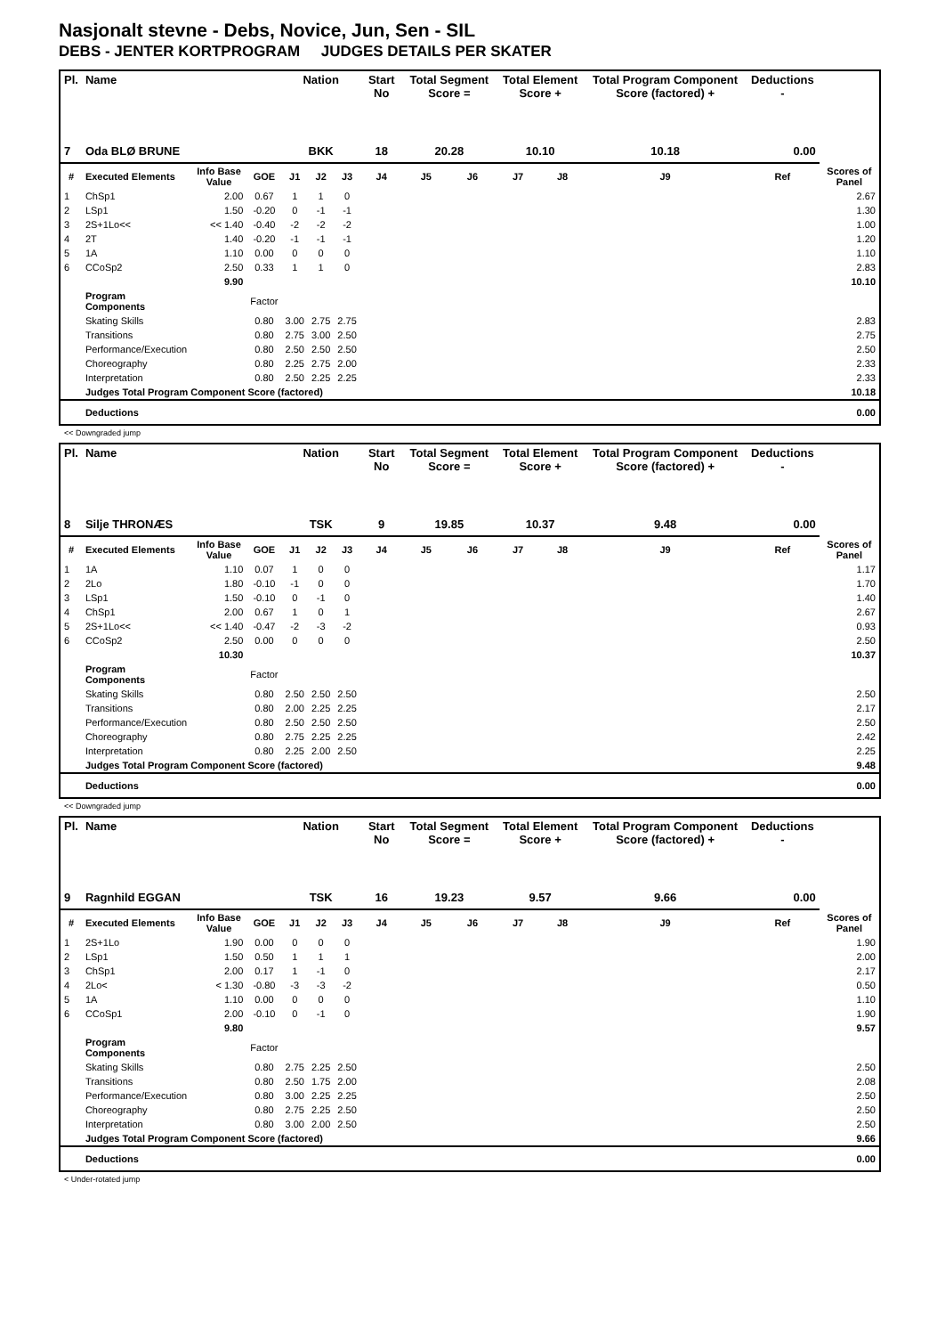Nasjonalt stevne - Debs, Novice, Jun, Sen - SIL
DEBS - JENTER KORTPROGRAM JUDGES DETAILS PER SKATER
| Pl. | Name | | | Nation | | | Start No | Total Segment Score = | | Total Element Score + | | Total Program Component Score (factored) + | | Deductions - | |
| --- | --- | --- | --- | --- | --- | --- | --- | --- | --- | --- | --- | --- | --- | --- | --- |
| 7 | Oda BLØ BRUNE | | | BKK | | | 18 | 20.28 | | 10.10 | | 10.18 | | 0.00 | |
| # | Executed Elements | Info Base Value | GOE | J1 | J2 | J3 | J4 | J5 | J6 | J7 | J8 | J9 | Ref | | Scores of Panel |
| 1 | ChSp1 | 2.00 | 0.67 | 1 | 1 | 0 | | | | | | | | | 2.67 |
| 2 | LSp1 | 1.50 | -0.20 | 0 | -1 | -1 | | | | | | | | | 1.30 |
| 3 | 2S+1Lo<< | << 1.40 | -0.40 | -2 | -2 | -2 | | | | | | | | | 1.00 |
| 4 | 2T | 1.40 | -0.20 | -1 | -1 | -1 | | | | | | | | | 1.20 |
| 5 | 1A | 1.10 | 0.00 | 0 | 0 | 0 | | | | | | | | | 1.10 |
| 6 | CCoSp2 | 2.50 | 0.33 | 1 | 1 | 0 | | | | | | | | | 2.83 |
| | | 9.90 | | | | | | | | | | | | | 10.10 |
| | Program Components | | Factor | | | | | | | | | | | | |
| | Skating Skills | | 0.80 | 3.00 | 2.75 | 2.75 | | | | | | | | | 2.83 |
| | Transitions | | 0.80 | 2.75 | 3.00 | 2.50 | | | | | | | | | 2.75 |
| | Performance/Execution | | 0.80 | 2.50 | 2.50 | 2.50 | | | | | | | | | 2.50 |
| | Choreography | | 0.80 | 2.25 | 2.75 | 2.00 | | | | | | | | | 2.33 |
| | Interpretation | | 0.80 | 2.50 | 2.25 | 2.25 | | | | | | | | | 2.33 |
| | Judges Total Program Component Score (factored) | | | | | | | | | | | | | | 10.18 |
| | Deductions | | | | | | | | | | | | | | 0.00 |
<< Downgraded jump
| Pl. | Name | | | Nation | | | Start No | Total Segment Score = | | Total Element Score + | | Total Program Component Score (factored) + | | Deductions - | |
| --- | --- | --- | --- | --- | --- | --- | --- | --- | --- | --- | --- | --- | --- | --- | --- |
| 8 | Silje THRONÆS | | | TSK | | | 9 | 19.85 | | 10.37 | | 9.48 | | 0.00 | |
| # | Executed Elements | Info Base Value | GOE | J1 | J2 | J3 | J4 | J5 | J6 | J7 | J8 | J9 | Ref | | Scores of Panel |
| 1 | 1A | 1.10 | 0.07 | 1 | 0 | 0 | | | | | | | | | 1.17 |
| 2 | 2Lo | 1.80 | -0.10 | -1 | 0 | 0 | | | | | | | | | 1.70 |
| 3 | LSp1 | 1.50 | -0.10 | 0 | -1 | 0 | | | | | | | | | 1.40 |
| 4 | ChSp1 | 2.00 | 0.67 | 1 | 0 | 1 | | | | | | | | | 2.67 |
| 5 | 2S+1Lo<< | << 1.40 | -0.47 | -2 | -3 | -2 | | | | | | | | | 0.93 |
| 6 | CCoSp2 | 2.50 | 0.00 | 0 | 0 | 0 | | | | | | | | | 2.50 |
| | | 10.30 | | | | | | | | | | | | | 10.37 |
| | Program Components | | Factor | | | | | | | | | | | | |
| | Skating Skills | | 0.80 | 2.50 | 2.50 | 2.50 | | | | | | | | | 2.50 |
| | Transitions | | 0.80 | 2.00 | 2.25 | 2.25 | | | | | | | | | 2.17 |
| | Performance/Execution | | 0.80 | 2.50 | 2.50 | 2.50 | | | | | | | | | 2.50 |
| | Choreography | | 0.80 | 2.75 | 2.25 | 2.25 | | | | | | | | | 2.42 |
| | Interpretation | | 0.80 | 2.25 | 2.00 | 2.50 | | | | | | | | | 2.25 |
| | Judges Total Program Component Score (factored) | | | | | | | | | | | | | | 9.48 |
| | Deductions | | | | | | | | | | | | | | 0.00 |
<< Downgraded jump
| Pl. | Name | | | Nation | | | Start No | Total Segment Score = | | Total Element Score + | | Total Program Component Score (factored) + | | Deductions - | |
| --- | --- | --- | --- | --- | --- | --- | --- | --- | --- | --- | --- | --- | --- | --- | --- |
| 9 | Ragnhild EGGAN | | | TSK | | | 16 | 19.23 | | 9.57 | | 9.66 | | 0.00 | |
| # | Executed Elements | Info Base Value | GOE | J1 | J2 | J3 | J4 | J5 | J6 | J7 | J8 | J9 | Ref | | Scores of Panel |
| 1 | 2S+1Lo | 1.90 | 0.00 | 0 | 0 | 0 | | | | | | | | | 1.90 |
| 2 | LSp1 | 1.50 | 0.50 | 1 | 1 | 1 | | | | | | | | | 2.00 |
| 3 | ChSp1 | 2.00 | 0.17 | 1 | -1 | 0 | | | | | | | | | 2.17 |
| 4 | 2Lo< | < 1.30 | -0.80 | -3 | -3 | -2 | | | | | | | | | 0.50 |
| 5 | 1A | 1.10 | 0.00 | 0 | 0 | 0 | | | | | | | | | 1.10 |
| 6 | CCoSp1 | 2.00 | -0.10 | 0 | -1 | 0 | | | | | | | | | 1.90 |
| | | 9.80 | | | | | | | | | | | | | 9.57 |
| | Program Components | | Factor | | | | | | | | | | | | |
| | Skating Skills | | 0.80 | 2.75 | 2.25 | 2.50 | | | | | | | | | 2.50 |
| | Transitions | | 0.80 | 2.50 | 1.75 | 2.00 | | | | | | | | | 2.08 |
| | Performance/Execution | | 0.80 | 3.00 | 2.25 | 2.25 | | | | | | | | | 2.50 |
| | Choreography | | 0.80 | 2.75 | 2.25 | 2.50 | | | | | | | | | 2.50 |
| | Interpretation | | 0.80 | 3.00 | 2.00 | 2.50 | | | | | | | | | 2.50 |
| | Judges Total Program Component Score (factored) | | | | | | | | | | | | | | 9.66 |
| | Deductions | | | | | | | | | | | | | | 0.00 |
< Under-rotated jump